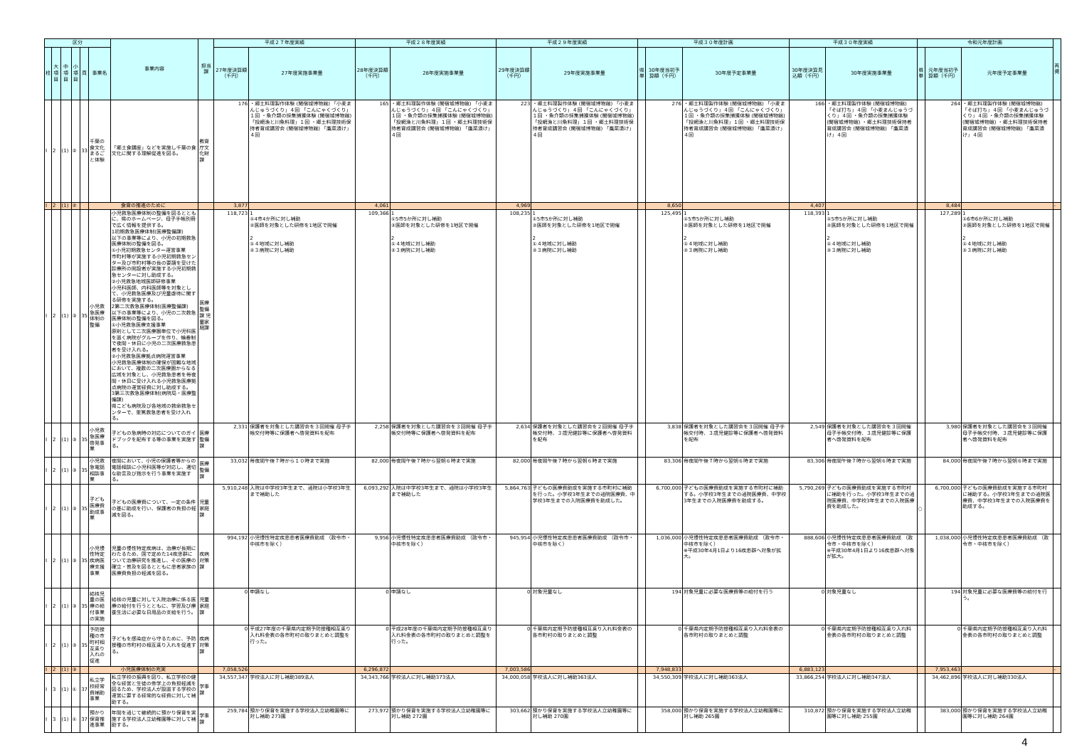| 区分 | | | | | | 事業内容 | 担当課 | 平成２７年度実績 | | 平成２８年度実績 | | 平成２９年度実績 | | 平成３０年度計画 | | | 平成３０年度実績 | | 令和元年度計画 | | | 再掲 |
| --- | --- | --- | --- | --- | --- | --- | --- | --- | --- | --- | --- | --- | --- | --- | --- | --- | --- | --- | --- | --- | --- | --- |
| 柱 | 大項目 | 中項目 | 小項目 | 頁 | 事業名 | | | 27年度決算額（千円） | 27年度実施事業量 | 28年度決算額（千円） | 28年度実施事業量 | 29年度決算額（千円） | 29年度実施事業量 | 県単 | 30年度当初予算額（千円） | 30年度予定事業量 | 30年度決算見込額（千円） | 30年度実施事業量 | 県単 | 元年度当初予算額（千円） | 元年度予定事業量 | |
| Ⅰ | 2 | (1) | ② | 33 | 千葉の食文化まるごと体験 | 「郷土食講座」などを実施し千葉の食文化に関する理解促進を図る。 | 教育庁文化財課 | 176 | ・郷土料理製作体験 (関宿城博物館) 「小麦まんじゅうづくり」４回 「こんにゃくづくり」１回 ・魚介類の採集捕獲体験 (関宿城博物館) 「投網漁と川魚料理」１回 ・郷土料理技術保持者育成講習会 (関宿城博物館) 「鷹菜漬け」４回 | 165 | ・郷土料理製作体験 (関宿城博物館) 「小麦まんじゅうづくり」４回 「こんにゃくづくり」１回 ・魚介類の採集捕獲体験 (関宿城博物館) 「投網漁と川魚料理」１回 ・郷土料理技術保持者育成講習会 (関宿城博物館) 「鷹菜漬け」４回 | 223 | ・郷土料理製作体験 (関宿城博物館) 「小麦まんじゅうづくり」４回 「こんにゃくづくり」１回 ・魚介類の採集捕獲体験 (関宿城博物館) 「投網漁と川魚料理」１回 ・郷土料理技術保持者育成講習会 (関宿城博物館) 「鷹菜漬け」４回 | | 276 | ・郷土料理製作体験 (関宿城博物館) 「小麦まんじゅうづくり」４回 「こんにゃくづくり」１回 ・魚介類の採集捕獲体験 (関宿城博物館) 「投網漁と川魚料理」１回 ・郷土料理技術保持者育成講習会 (関宿城博物館) 「鷹菜漬け」４回 | 166 | ・郷土料理製作体験 (関宿城博物館) 「そば打ち」４回 「小麦まんじゅうづくり」４回 ・魚介類の採集捕獲体験 (関宿城博物館) ・郷土料理技術保持者育成講習会 (関宿城博物館) 「鷹菜漬け」４回 | | 264 | ・郷土料理製作体験 (関宿城博物館) 「そば打ち」４回 「小麦まんじゅうづくり」４回 ・魚介類の採集捕獲体験 (関宿城博物館) ・郷土料理技術保持者育成講習会 (関宿城博物館) 「鷹菜漬け」４回 | |
| Ⅰ | 2 | (1) | ② | | 食育の推進のために | | | 3,877 | | 4,061 | | 4,969 | | | 8,650 | | 4,407 | | | 8,484 | | - |
| Ⅰ | 2 | (1) | ③ | 35 | 小児救急医療体制の整備 | 小児救急医療体制の整備を図るとともに、県のホームページ、母子手帳別冊で広く情報を提供する。 1初期救急医療体制(医療整備課) 以下の事業等により、小児の初期救急医療体制の整備を図る。 ①小児初期救急センター運営事業 市町村等が実施する小児初期救急センター及び市町村等の長の要請を受けた診療所の開設者が実施する小児初期救急センターに対し助成する。 ②小児救急地域医師研修事業 小児科医師、内科医師等を対象として、小児救急医療及び児童虐待に関する研修を実施する。 2第二次救急医療体制(医療整備課) 以下の事業等により、小児の二次救急医療体制の整備を図る。 ①小児救急医療支援事業 原則として二次医療圏単位で小児科医を置く病院がグループを作り、輪番制で夜間・休日に小児の二次医療救急患者を受け入れる。 ②小児救急医療拠点病院運営事業 小児救急医療体制の確保が困難な地域において、複数の二次医療圏からなる広域を対象とし、小児救急患者を毎夜間・休日に受け入れる小児救急医療拠点病院の運営経費に対し助成する。 3第三次救急医療体制(病院局・医療整備課) 県こども病院及び各地域の救命救急センターで、重篤救急患者を受け入れる。 | 医療整備課 児童家庭課 | 118,723 | 1 ①4市4か所に対し補助 ②医師を対象とした研修を1地区で開催 2 ①４地域に対し補助 ②３病院に対し補助 | 109,366 | 1 ①5市5か所に対し補助 ②医師を対象とした研修を1地区で開催 2 ①４地域に対し補助 ②３病院に対し補助 | 108,235 | 1 ①5市5か所に対し補助 ②医師を対象とした研修を1地区で開催 2 ①４地域に対し補助 ②３病院に対し補助 | | 125,495 | 1 ①5市5か所に対し補助 ②医師を対象とした研修を1地区で開催 2 ①４地域に対し補助 ②３病院に対し補助 | 118,393 | 1 ①5市5か所に対し補助 ②医師を対象とした研修を1地区で開催 2 ①４地域に対し補助 ②３病院に対し補助 | | 127,289 | 1 ①6市6か所に対し補助 ②医師を対象とした研修を1地区で開催 2 ①４地域に対し補助 ②３病院に対し補助 | |
| Ⅰ | 2 | (1) | ③ | 35 | 小児救急医療啓発事業 | 子どもの急病時の対応についてのガイドブックを配布する等の事業を実施する。 | 医療整備課 | 2,331 | 保護者を対象とした講習会を３回開催 母子手帳交付時等に保護者へ啓発資料を配布 | 2,258 | 保護者を対象とした講習会を３回開催 母子手帳交付時等に保護者へ啓発資料を配布 | 2,634 | 保護者を対象とした講習会を２回開催 母子手帳交付時、３歳児健診等に保護者へ啓発資料を配布 | | 3,838 | 保護者を対象とした講習会を３回開催 母子手帳交付時、３歳児健診等に保護者へ啓発資料を配布 | 2,549 | 保護者を対象とした講習会を３回開催 母子手帳交付時、３歳児健診等に保護者へ啓発資料を配布 | | 3,980 | 保護者を対象とした講習会を３回開催 母子手帳交付時、３歳児健診等に保護者へ啓発資料を配布 | |
| Ⅰ | 2 | (1) | ③ | 35 | 小児救急電話相談事業 | 夜間において、小児の保護者等からの電話相談に小児科医等が対応し、適切な助言及び指示を行う事業を実施する。 | 医療整備課 | 33,032 | 毎夜間午後７時から１０時まで実施 | 82,000 | 毎夜間午後７時から翌朝６時まで実施 | 82,000 | 毎夜間午後７時から翌朝６時まで実施 | | 83,306 | 毎夜間午後７時から翌朝６時まで実施 | 83,306 | 毎夜間午後７時から翌朝６時まで実施 | | 84,000 | 毎夜間午後７時から翌朝６時まで実施 | |
| Ⅰ | 2 | (1) | ③ | 35 | 子ども医療費助成事業 | 子どもの医療費について、一定の条件の基に助成を行い、保護者の負担の軽減を図る。 | 児童家庭課 | 5,910,248 | 入院は中学校3年生まで、通院は小学校3年生まで補助した | 6,093,292 | 入院は中学校3年生まで、通院は小学校3年生まで補助した | 5,864,763 | 子どもの医療費助成を実施する市町村に補助を行った。小学校3年生までの通院医療費、中学校3年生までの入院医療費を助成した。 | | 6,700,000 | 子どもの医療費助成を実施する市町村に補助する。小学校3年生までの通院医療費、中学校3年生までの入院医療費を助成する。 | 5,790,269 | 子どもの医療費助成を実施する市町村に補助を行った。小学校3年生までの通院医療費、中学校3年生までの入院医療費を助成した。 | ○ | 6,700,000 | 子どもの医療費助成を実施する市町村に補助する。小学校3年生までの通院医療費、中学校3年生までの入院医療費を助成する。 | |
| Ⅰ | 2 | (1) | ③ | 35 | 小児慢性特定疾病医療支援事業 | 児童の慢性特定疾病は、治療が長期にわたるため、国で定めた14疾患群について治療研究を推進し、その医療の確立・普及を図るとともに患者家族の医療費負担の軽減を図る。 | 疾病対策課 | 994,192 | 小児慢性特定疾患患者医療費助成 （政令市・中核市を除く） | 9,956 | 小児慢性特定疾患患者医療費助成 （政令市・中核市を除く） | 945,954 | 小児慢性特定疾患患者医療費助成 （政令市・中核市を除く） | | 1,036,000 | 小児慢性特定疾患患者医療費助成 （政令市・中核市を除く） ※平成30年4月1日より16疾患群へ対象が拡大。 | 888,606 | 小児慢性特定疾患患者医療費助成 （政令市・中核市を除く） ※平成30年4月1日より16疾患群へ対象が拡大。 | | 1,038,000 | 小児慢性特定疾患患者医療費助成 （政令市・中核市を除く） | |
| Ⅰ | 2 | (1) | ③ | 35 | 結核児童の医療の給付事業の実施 | 結核の児童に対して入院治療に係る医療の給付を行うとともに、学習及び療養生活に必要な日用品の支給を行う。 | 児童家庭課 | 0 | 申請なし | 0 | 申請なし | 0 | 対象児童なし | | 194 | 対象児童に必要な医療費等の給付を行う | 0 | 対象児童なし | | 194 | 対象児童に必要な医療費等の給付を行う。 | |
| Ⅰ | 2 | (1) | ③ | 35 | 予防接種の市町村相互乗り入れの促進 | 子どもを感染症から守るために、予防接種の市町村の相互乗り入れを促進する。 | 疾病対策課 | 0 | 平成27年度の千葉県内定期予防接種相互乗り入れ料金表の各市町村の取りまとめと調整を行った。 | 0 | 平成28年度の千葉県内定期予防接種相互乗り入れ料金表の各市町村の取りまとめと調整を行った。 | 0 | 千葉県内定期予防接種相互乗り入れ料金表の各市町村の取りまとめと調整 | | 0 | 千葉県内定期予防接種相互乗り入れ料金表の各市町村の取りまとめと調整 | 0 | 千葉県内定期予防接種相互乗り入れ料金表の各市町村の取りまとめと調整 | | 0 | 千葉県内定期予防接種相互乗り入れ料金表の各市町村の取りまとめと調整 | |
| Ⅰ | 2 | (1) | ③ | | 小児医療体制の充実 | | | 7,058,526 | | 6,296,872 | | 7,003,586 | | | 7,948,833 | | 6,883,123 | | | 7,953,463 | | - |
| Ⅰ | 3 | (1) | ① | 37 | 私立学校経常費補助事業 | 私立学校の振興を図り、私立学校の健全な経営と生徒の修学上の負担軽減を図るため、学校法人が設置する学校の運営に要する経常的な経費に対して補助する。 | 学事課 | 34,557,347 | 学校法人に対し補助389法人 | 34,343,766 | 学校法人に対し補助373法人 | 34,000,058 | 学校法人に対し補助363法人 | | 34,550,309 | 学校法人に対し補助363法人 | 33,866,254 | 学校法人に対し補助347法人 | | 34,462,896 | 学校法人に対し補助330法人 | |
| Ⅰ | 3 | (1) | ① | 37 | 預かり保育推進事業 | 年間を通じて継続的に預かり保育を実施する学校法人立幼稚園等に対して補助する。 | 学事課 | 259,784 | 預かり保育を実施する学校法人立幼稚園等に対し補助 273園 | 273,972 | 預かり保育を実施する学校法人立幼稚園等に対し補助 272園 | 303,662 | 預かり保育を実施する学校法人立幼稚園等に対し補助 270園 | | 358,000 | 預かり保育を実施する学校法人立幼稚園等に対し補助 265園 | 310,872 | 預かり保育を実施する学校法人立幼稚園等に対し補助 255園 | | 383,000 | 預かり保育を実施する学校法人立幼稚園等に対し補助 264園 | |
4